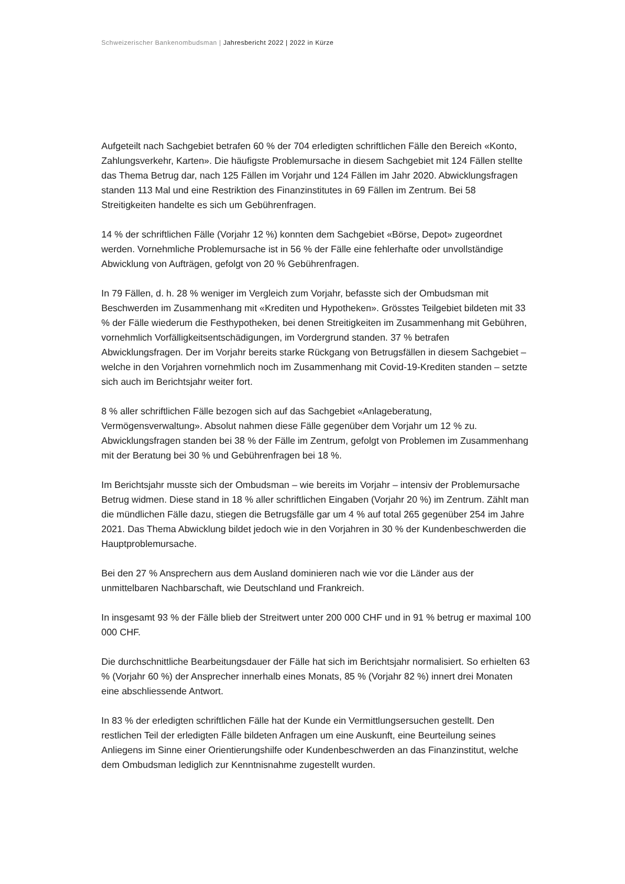Schweizerischer Bankenombudsman | Jahresbericht 2022 | 2022 in Kürze
Aufgeteilt nach Sachgebiet betrafen 60 % der 704 erledigten schriftlichen Fälle den Bereich «Konto, Zahlungsverkehr, Karten». Die häufigste Problemursache in diesem Sachgebiet mit 124 Fällen stellte das Thema Betrug dar, nach 125 Fällen im Vorjahr und 124 Fällen im Jahr 2020. Abwicklungsfragen standen 113 Mal und eine Restriktion des Finanzinstitutes in 69 Fällen im Zentrum. Bei 58 Streitigkeiten handelte es sich um Gebührenfragen.
14 % der schriftlichen Fälle (Vorjahr 12 %) konnten dem Sachgebiet «Börse, Depot» zugeordnet werden. Vornehmliche Problemursache ist in 56 % der Fälle eine fehlerhafte oder unvollständige Abwicklung von Aufträgen, gefolgt von 20 % Gebührenfragen.
In 79 Fällen, d. h. 28 % weniger im Vergleich zum Vorjahr, befasste sich der Ombudsman mit Beschwerden im Zusammenhang mit «Krediten und Hypotheken». Grösstes Teilgebiet bildeten mit 33 % der Fälle wiederum die Festhypotheken, bei denen Streitigkeiten im Zusammenhang mit Gebühren, vornehmlich Vorfälligkeitsentschädigungen, im Vordergrund standen. 37 % betrafen Abwicklungsfragen. Der im Vorjahr bereits starke Rückgang von Betrugsfällen in diesem Sachgebiet – welche in den Vorjahren vornehmlich noch im Zusammenhang mit Covid-19-Krediten standen – setzte sich auch im Berichtsjahr weiter fort.
8 % aller schriftlichen Fälle bezogen sich auf das Sachgebiet «Anlageberatung, Vermögensverwaltung». Absolut nahmen diese Fälle gegenüber dem Vorjahr um 12 % zu. Abwicklungsfragen standen bei 38 % der Fälle im Zentrum, gefolgt von Problemen im Zusammenhang mit der Beratung bei 30 % und Gebührenfragen bei 18 %.
Im Berichtsjahr musste sich der Ombudsman – wie bereits im Vorjahr – intensiv der Problemursache Betrug widmen. Diese stand in 18 % aller schriftlichen Eingaben (Vorjahr 20 %) im Zentrum. Zählt man die mündlichen Fälle dazu, stiegen die Betrugsfälle gar um 4 % auf total 265 gegenüber 254 im Jahre 2021. Das Thema Abwicklung bildet jedoch wie in den Vorjahren in 30 % der Kundenbeschwerden die Hauptproblemursache.
Bei den 27 % Ansprechern aus dem Ausland dominieren nach wie vor die Länder aus der unmittelbaren Nachbarschaft, wie Deutschland und Frankreich.
In insgesamt 93 % der Fälle blieb der Streitwert unter 200 000 CHF und in 91 % betrug er maximal 100 000 CHF.
Die durchschnittliche Bearbeitungsdauer der Fälle hat sich im Berichtsjahr normalisiert. So erhielten 63 % (Vorjahr 60 %) der Ansprecher innerhalb eines Monats, 85 % (Vorjahr 82 %) innert drei Monaten eine abschliessende Antwort.
In 83 % der erledigten schriftlichen Fälle hat der Kunde ein Vermittlungsersuchen gestellt. Den restlichen Teil der erledigten Fälle bildeten Anfragen um eine Auskunft, eine Beurteilung seines Anliegens im Sinne einer Orientierungshilfe oder Kundenbeschwerden an das Finanzinstitut, welche dem Ombudsman lediglich zur Kenntnisnahme zugestellt wurden.